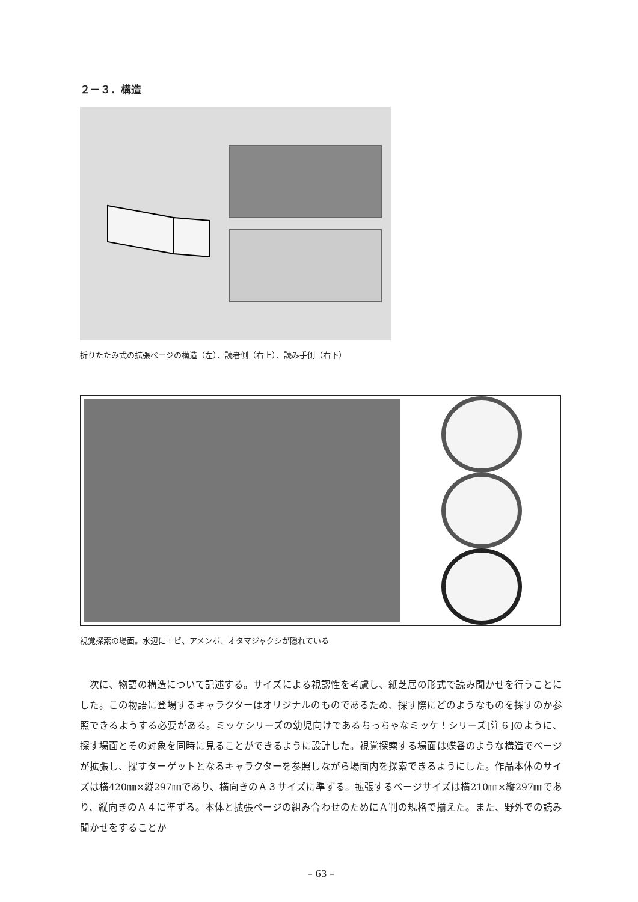２－３．構造
折りたたみ式の拡張ページの構造（左）、読者側（右上）、読み手側（右下）
視覚探索の場面。水辺にエビ、アメンボ、オタマジャクシが隠れている
次に、物語の構造について記述する。サイズによる視認性を考慮し、紙芝居の形式で読み聞かせを行うことにした。この物語に登場するキャラクターはオリジナルのものであるため、探す際にどのようなものを探すのか参照できるようする必要がある。ミッケシリーズの幼児向けであるちっちゃなミッケ！シリーズ[注６]のように、探す場面とその対象を同時に見ることができるように設計した。視覚探索する場面は蝶番のような構造でページが拡張し、探すターゲットとなるキャラクターを参照しながら場面内を探索できるようにした。作品本体のサイズは横420㎜×縦297㎜であり、横向きのＡ３サイズに準ずる。拡張するページサイズは横210㎜×縦297㎜であり、縦向きのＡ４に準ずる。本体と拡張ページの組み合わせのためにＡ判の規格で揃えた。また、野外での読み聞かせをすることか
– 63 –